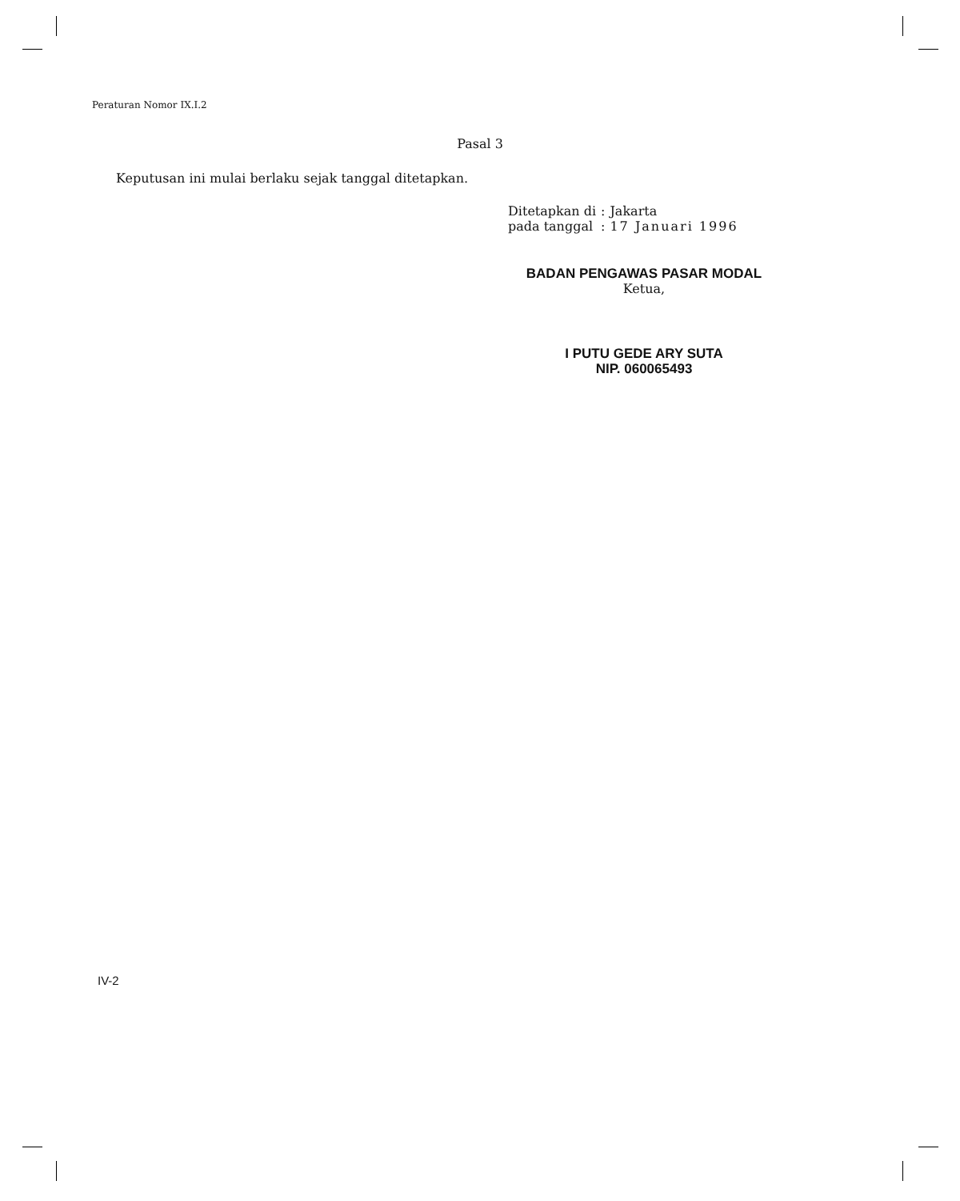Peraturan Nomor IX.I.2
Pasal 3
Keputusan ini mulai berlaku sejak tanggal ditetapkan.
| Ditetapkan di | : | Jakarta |
| pada tanggal | : | 17 Januari 1996 |
BADAN PENGAWAS PASAR MODAL
Ketua,
I PUTU GEDE ARY SUTA
NIP. 060065493
IV-2